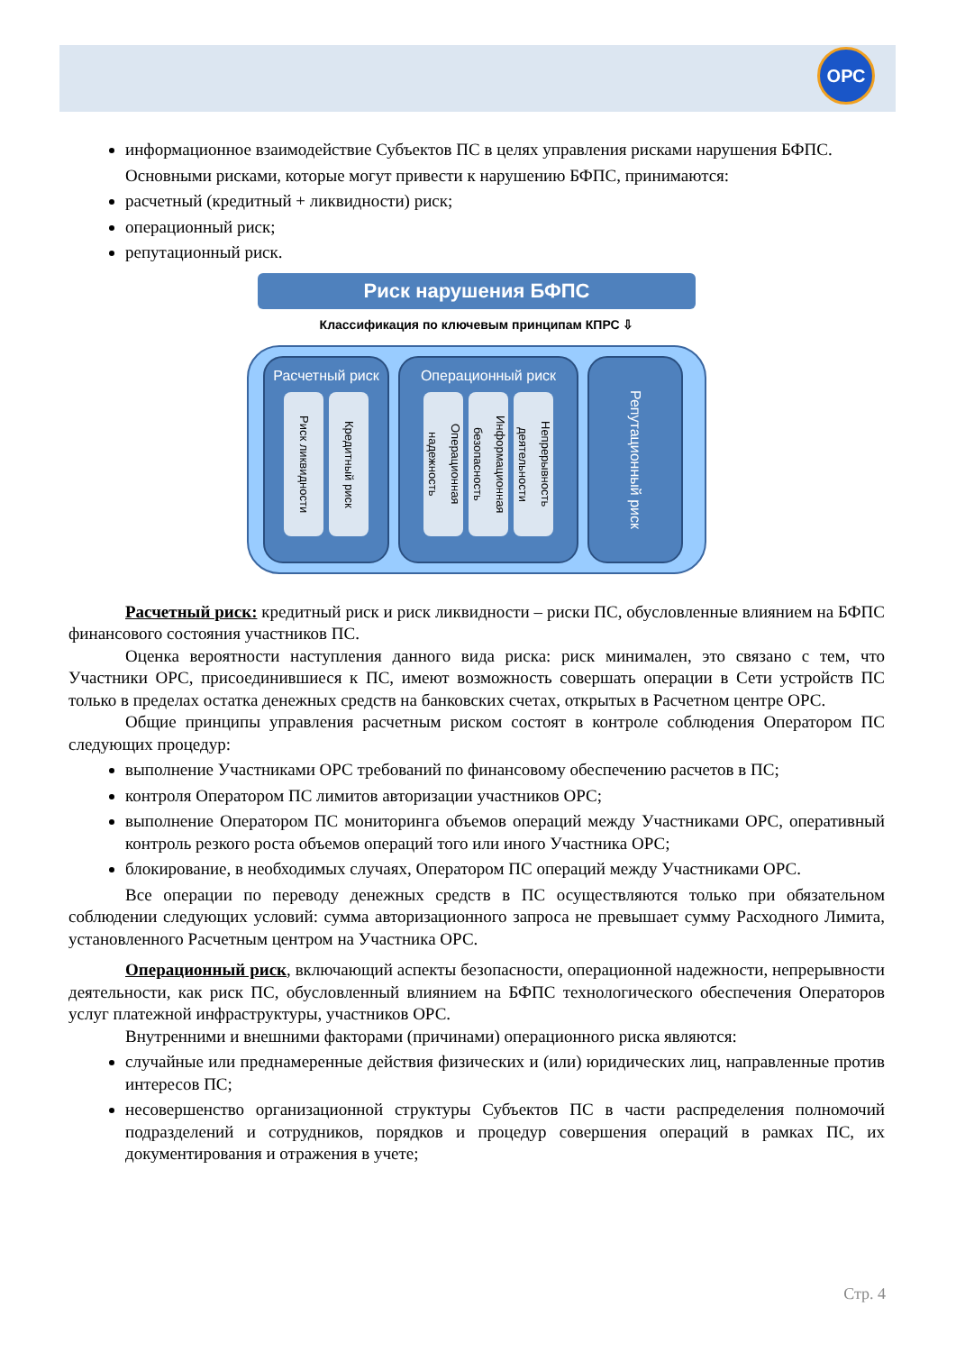ОРС
информационное взаимодействие Субъектов ПС в целях управления рисками нарушения БФПС.
Основными рисками, которые могут привести к нарушению БФПС, принимаются:
расчетный (кредитный + ликвидности) риск;
операционный риск;
репутационный риск.
Риск нарушения БФПС
Классификация по ключевым принципам КПРС ⇩
Расчетный риск
Риск ликвидности
Кредитный риск
Операционный риск
Операционная надежность
Информационная безопасность
Непрерывность деятельности
Репутационный риск
Расчетный риск: кредитный риск и риск ликвидности – риски ПС, обусловленные влиянием на БФПС финансового состояния участников ПС.
Оценка вероятности наступления данного вида риска: риск минимален, это связано с тем, что Участники ОРС, присоединившиеся к ПС, имеют возможность совершать операции в Сети устройств ПС только в пределах остатка денежных средств на банковских счетах, открытых в Расчетном центре ОРС.
Общие принципы управления расчетным риском состоят в контроле соблюдения Оператором ПС следующих процедур:
выполнение Участниками ОРС требований по финансовому обеспечению расчетов в ПС;
контроля Оператором ПС лимитов авторизации участников ОРС;
выполнение Оператором ПС мониторинга объемов операций между Участниками ОРС, оперативный контроль резкого роста объемов операций того или иного Участника ОРС;
блокирование, в необходимых случаях, Оператором ПС операций между Участниками ОРС.
Все операции по переводу денежных средств в ПС осуществляются только при обязательном соблюдении следующих условий: сумма авторизационного запроса не превышает сумму Расходного Лимита, установленного Расчетным центром на Участника ОРС.
Операционный риск, включающий аспекты безопасности, операционной надежности, непрерывности деятельности, как риск ПС, обусловленный влиянием на БФПС технологического обеспечения Операторов услуг платежной инфраструктуры, участников ОРС.
Внутренними и внешними факторами (причинами) операционного риска являются:
случайные или преднамеренные действия физических и (или) юридических лиц, направленные против интересов ПС;
несовершенство организационной структуры Субъектов ПС в части распределения полномочий подразделений и сотрудников, порядков и процедур совершения операций в рамках ПС, их документирования и отражения в учете;
Стр. 4